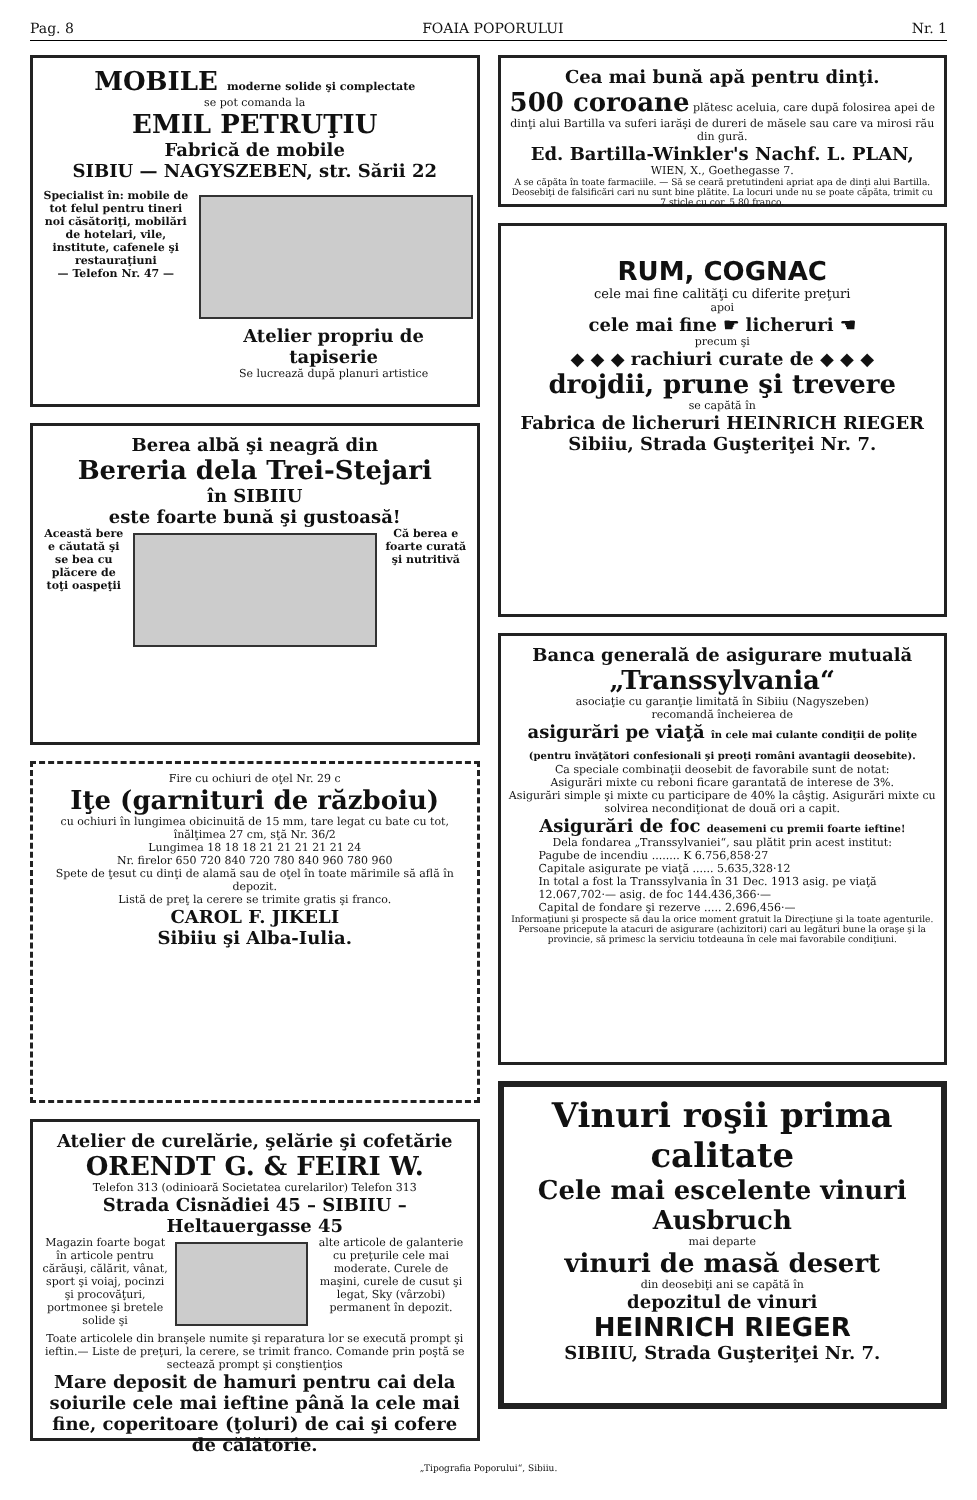Pag. 8 FOAIA POPORULUI Nr. 1
MOBILE moderne solide şi complectate
se pot comanda la
EMIL PETRUŢIU
Fabrică de mobile
SIBIU — NAGYSZEBEN, str. Sării 22
Specialist în: mobile de tot felul pentru tineri noi căsătoriţi, mobilări de hotelari, vile, institute, cafenele şi restauraţiuni
— Telefon Nr. 47 —
Atelier propriu de tapiserie
Se lucrează după planuri artistice
Berea albă şi neagră din
Bereria dela Trei-Stejari
în SIBIIU
este foarte bună şi gustoasă!
Această bere e căutată şi se bea cu plăcere de toţi oaspeţii
Că berea e foarte curată şi nutritivă
Fire cu ochiuri de oţel Nr. 29 c
Iţe (garnituri de războiu)
cu ochiuri în lungimea obicinuită de 15 mm, tare legat cu bate cu tot, înălţimea 27 cm, sţă Nr. 36/2
Lungimea 18 18 18 21 21 21 21 21 24
Nr. firelor 650 720 840 720 780 840 960 780 960
Spete de ţesut cu dinţi de alamă sau de oţel în toate mărimile să află în depozit.
Listă de preţ la cerere se trimite gratis şi franco.
CAROL F. JIKELI
Sibiiu şi Alba-Iulia.
Atelier de curelărie, şelărie şi cofetărie
ORENDT G. & FEIRI W.
Telefon 313 (odinioară Societatea curelarilor) Telefon 313
Strada Cisnădiei 45 – SIBIIU – Heltauergasse 45
Magazin foarte bogat în articole pentru cărăuşi, călărit, vânat, sport şi voiaj, pocinzi şi procovăţuri, portmonee şi bretele solide şi
alte articole de galanterie cu preţurile cele mai moderate. Curele de maşini, curele de cusut şi legat, Sky (vârzobi) permanent în depozit.
Toate articolele din branşele numite şi reparatura lor se execută prompt şi ieftin.— Liste de preţuri, la cerere, se trimit franco. Comande prin poştă se sectează prompt şi conştienţios
Mare deposit de hamuri pentru cai dela soiurile cele mai ieftine până la cele mai fine, coperitoare (ţoluri) de cai şi cofere de călătorie.
Cea mai bună apă pentru dinţi.
500 coroane plătesc aceluia, care după folosirea apei de dinţi alui Bartilla va suferi iarăşi de dureri de măsele sau care va mirosi rău din gură.
Ed. Bartilla-Winkler's Nachf. L. PLAN,
WIEN, X., Goethegasse 7.
A se căpăta în toate farmaciile. — Să se ceară pretutindeni apriat apa de dinţi alui Bartilla. Deosebiţi de falsificări cari nu sunt bine plătite. La locuri unde nu se poate căpăta, trimit cu 7 sticle cu cor. 5.80 franco.
RUM, COGNAC
cele mai fine calităţi cu diferite preţuri
apoi
cele mai fine ☛ licheruri ☚
precum şi
◆ ◆ ◆ rachiuri curate de ◆ ◆ ◆
drojdii, prune şi trevere
se capătă în
Fabrica de licheruri HEINRICH RIEGER
Sibiiu, Strada Guşteriţei Nr. 7.
Banca generală de asigurare mutuală
„Transsylvania“
asociaţie cu garanţie limitată în Sibiiu (Nagyszeben)
recomandă încheierea de
asigurări pe viaţă în cele mai culante condiţii de polițe (pentru învăţători confesionali şi preoţi români avantagii deosebite).
Ca speciale combinaţii deosebit de favorabile sunt de notat:
Asigurări mixte cu reboni ficare garantată de interese de 3%.
Asigurări simple şi mixte cu participare de 40% la câştig. Asigurări mixte cu solvirea necondiţionat de două ori a capit.
Asigurări de foc deasemeni cu premii foarte ieftine!
Dela fondarea „Transsylvaniei“, sau plătit prin acest institut:
Pagube de incendiu ........ K 6.756,858·27
Capitale asigurate pe viaţă ...... 5.635,328·12
In total a fost la Transsylvania în 31 Dec. 1913 asig. pe viaţă 12.067,702·— asig. de foc 144.436,366·—
Capital de fondare şi rezerve ..... 2.696,456·—
Informaţiuni şi prospecte să dau la orice moment gratuit la Direcţiune şi la toate agenturile.
Persoane pricepute la atacuri de asigurare (achizitori) cari au legături bune la oraşe şi la provincie, să primesc la serviciu totdeauna în cele mai favorabile condiţiuni.
Vinuri roşii prima calitate
Cele mai escelente vinuri Ausbruch
mai departe
vinuri de masă desert
din deosebiţi ani se capătă în
depozitul de vinuri
HEINRICH RIEGER
SIBIIU, Strada Guşteriţei Nr. 7.
„Tipografia Poporului“, Sibiiu.